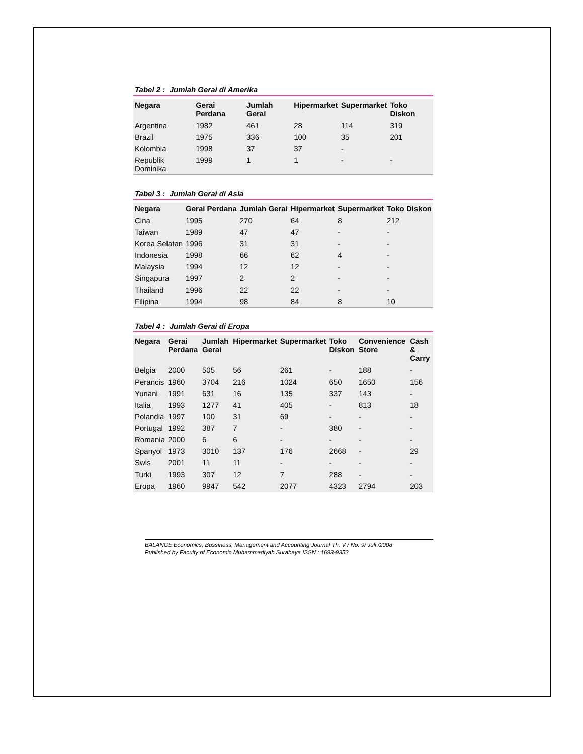Tabel 2 : Jumlah Gerai di Amerika
| Negara | Gerai Perdana | Jumlah Gerai | Hipermarket | Supermarket | Toko Diskon |
| --- | --- | --- | --- | --- | --- |
| Argentina | 1982 | 461 | 28 | 114 | 319 |
| Brazil | 1975 | 336 | 100 | 35 | 201 |
| Kolombia | 1998 | 37 | 37 | - | |
| Republik Dominika | 1999 | 1 | 1 | - | - |
Tabel 3 : Jumlah Gerai di Asia
| Negara | Gerai Perdana | Jumlah Gerai | Hipermarket | Supermarket | Toko Diskon |
| --- | --- | --- | --- | --- | --- |
| Cina | 1995 | 270 | 64 | 8 | 212 |
| Taiwan | 1989 | 47 | 47 | - | - |
| Korea Selatan | 1996 | 31 | 31 | - | - |
| Indonesia | 1998 | 66 | 62 | 4 | - |
| Malaysia | 1994 | 12 | 12 | - | - |
| Singapura | 1997 | 2 | 2 | - | - |
| Thailand | 1996 | 22 | 22 | - | - |
| Filipina | 1994 | 98 | 84 | 8 | 10 |
Tabel 4 : Jumlah Gerai di Eropa
| Negara | Gerai Perdana | Jumlah Gerai | Hipermarket | Supermarket | Toko Diskon | Convenience Store | Cash & Carry |
| --- | --- | --- | --- | --- | --- | --- | --- |
| Belgia | 2000 | 505 | 56 | 261 | - | 188 | - |
| Perancis | 1960 | 3704 | 216 | 1024 | 650 | 1650 | 156 |
| Yunani | 1991 | 631 | 16 | 135 | 337 | 143 | - |
| Italia | 1993 | 1277 | 41 | 405 | - | 813 | 18 |
| Polandia | 1997 | 100 | 31 | 69 | - | - | - |
| Portugal | 1992 | 387 | 7 | - | 380 | - | - |
| Romania | 2000 | 6 | 6 | - | - | - | - |
| Spanyol | 1973 | 3010 | 137 | 176 | 2668 | - | 29 |
| Swis | 2001 | 11 | 11 | - | - | - | - |
| Turki | 1993 | 307 | 12 | 7 | 288 | - | - |
| Eropa | 1960 | 9947 | 542 | 2077 | 4323 | 2794 | 203 |
BALANCE Economics, Bussiness, Management and Accounting Journal Th. V / No. 9/ Juli /2008
Published by Faculty of Economic Muhammadiyah Surabaya ISSN : 1693-9352